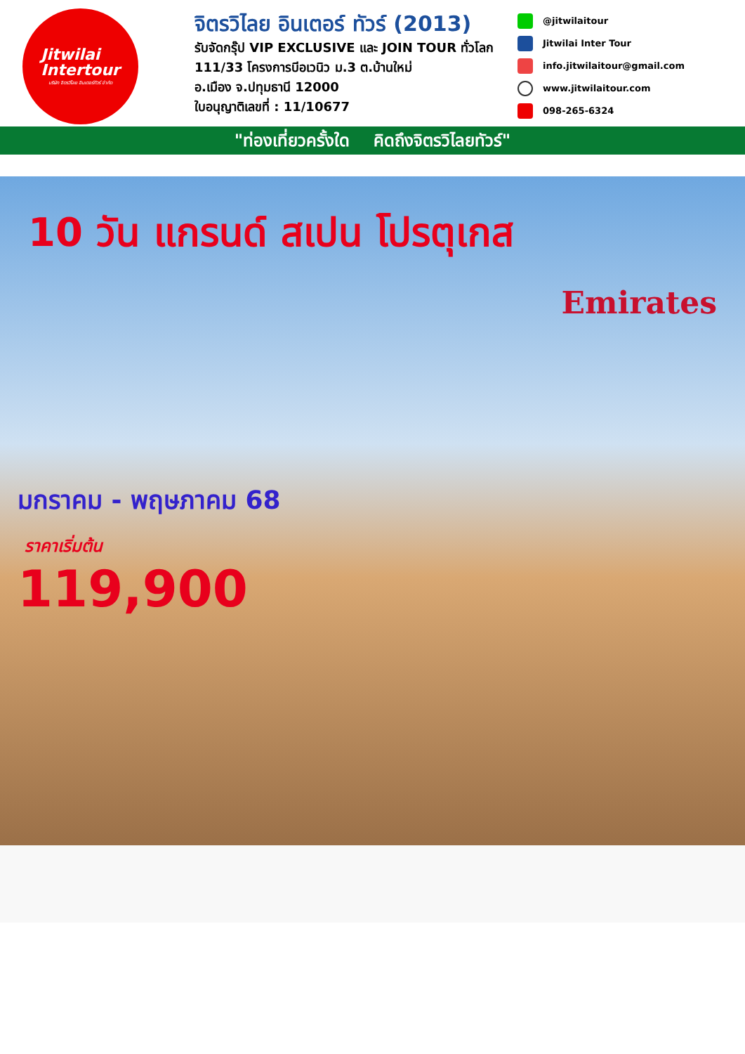Jitwilai
Intertour
บริษัท จิตรวิไลย อินเตอร์ทัวร์ จำกัด
จิตรวิไลย อินเตอร์ ทัวร์ (2013)
รับจัดกรุ๊ป VIP EXCLUSIVE และ JOIN TOUR ทั่วโลก
111/33 โครงการบีอเวนิว ม.3 ต.บ้านใหม่
อ.เมือง จ.ปทุมธานี 12000
ใบอนุญาติเลขที่ : 11/10677
@jitwilaitour
Jitwilai Inter Tour
info.jitwilaitour@gmail.com
www.jitwilaitour.com
098-265-6324
"ท่องเที่ยวครั้งใด คิดถึงจิตรวิไลยทัวร์"
10 วัน แกรนด์ สเปน โปรตุเกส
Emirates
มกราคม - พฤษภาคม 68
ราคาเริ่มต้น
119,900